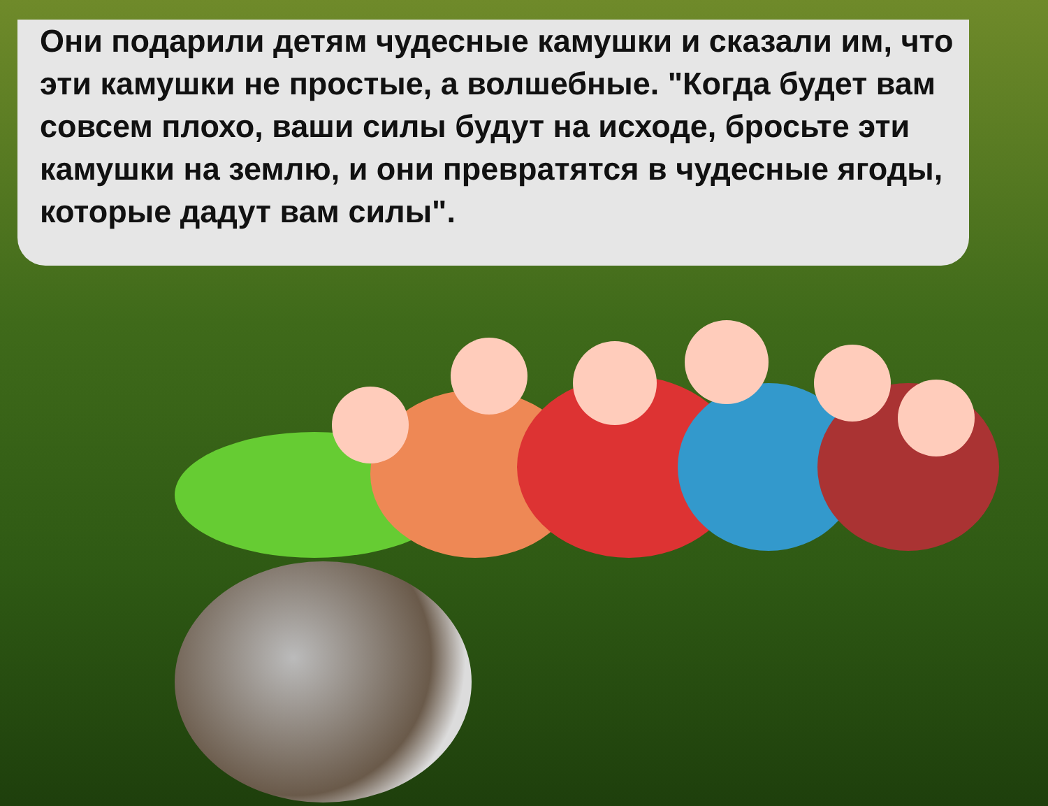Они подарили детям чудесные камушки и сказали им, что эти камушки не простые, а волшебные. "Когда будет вам совсем плохо, ваши силы будут на исходе, бросьте эти камушки на землю, и они превратятся в чудесные ягоды, которые дадут вам силы".